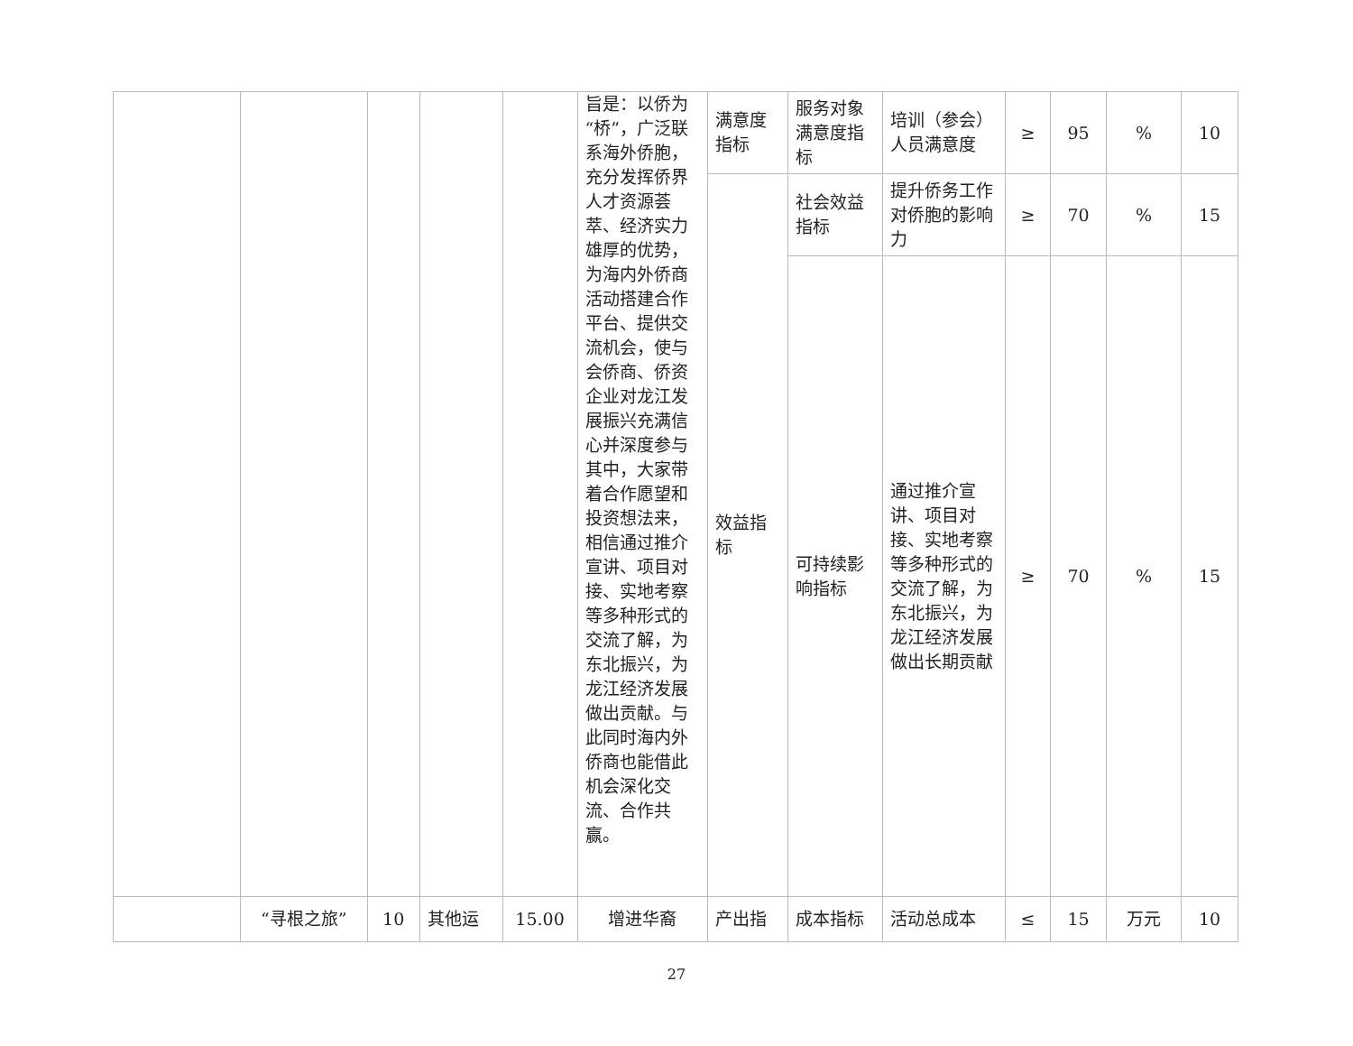| | | | | | 旨是：以侨为“桥”，广泛联系海外侨胞，充分发挥侨界人才资源荟萃、经济实力雄厚的优势，为海内外侨商活动搭建合作平台、提供交流机会，使与会侨商、侨资企业对龙江发展振兴充满信心并深度参与其中，大家带着合作愿望和投资想法来，相信通过推介宣讲、项目对接、实地考察等多种形式的交流了解，为东北振兴，为龙江经济发展做出贡献。与此同时海内外侨商也能借此机会深化交流、合作共赢。 | 满意度指标 | 服务对象满意度指标 | 培训（参会）人员满意度 | ≥ | 95 | % | 10 |
| | | | | | | 效益指标 | 社会效益指标 | 提升侨务工作对侨胞的影响力 | ≥ | 70 | % | 15 |
| | | | | | | | 可持续影响指标 | 通过推介宣讲、项目对接、实地考察等多种形式的交流了解，为东北振兴，为龙江经济发展做出长期贡献 | ≥ | 70 | % | 15 |
| | “寻根之旅” | 10 | 其他运 | 15.00 | 增进华裔 | 产出指 | 成本指标 | 活动总成本 | ≤ | 15 | 万元 | 10 |
27